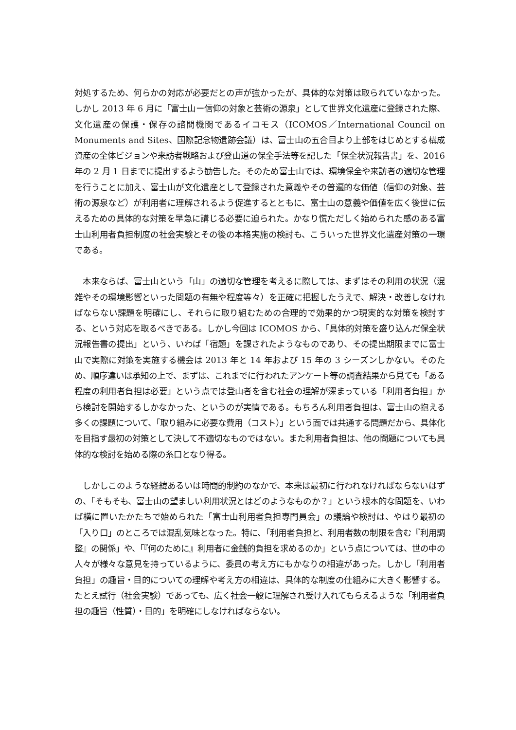対処するため、何らかの対応が必要だとの声が強かったが、具体的な対策は取られていなかった。しかし 2013 年 6 月に「富士山ー信仰の対象と芸術の源泉」として世界文化遺産に登録された際、文化遺産の保護・保存の諮問機関であるイコモス（ICOMOS／International Council on Monuments and Sites、国際記念物遺跡会議）は、富士山の五合目より上部をはじめとする構成資産の全体ビジョンや来訪者戦略および登山道の保全手法等を記した「保全状況報告書」を、2016 年の 2 月 1 日までに提出するよう勧告した。そのため富士山では、環境保全や来訪者の適切な管理を行うことに加え、富士山が文化遺産として登録された意義やその普遍的な価値（信仰の対象、芸術の源泉など）が利用者に理解されるよう促進するとともに、富士山の意義や価値を広く後世に伝えるための具体的な対策を早急に講じる必要に迫られた。かなり慌ただしく始められた感のある富士山利用者負担制度の社会実験とその後の本格実施の検討も、こういった世界文化遺産対策の一環である。
　本来ならば、富士山という「山」の適切な管理を考えるに際しては、まずはその利用の状況（混雑やその環境影響といった問題の有無や程度等々）を正確に把握したうえで、解決・改善しなければならない課題を明確にし、それらに取り組むための合理的で効果的かつ現実的な対策を検討する、という対応を取るべきである。しかし今回は ICOMOS から、「具体的対策を盛り込んだ保全状況報告書の提出」という、いわば「宿題」を課されたようなものであり、その提出期限までに富士山で実際に対策を実施する機会は 2013 年と 14 年および 15 年の 3 シーズンしかない。そのため、順序違いは承知の上で、まずは、これまでに行われたアンケート等の調査結果から見ても「ある程度の利用者負担は必要」という点では登山者を含む社会の理解が深まっている「利用者負担」から検討を開始するしかなかった、というのが実情である。もちろん利用者負担は、富士山の抱える多くの課題について、「取り組みに必要な費用（コスト）」という面では共通する問題だから、具体化を目指す最初の対策として決して不適切なものではない。また利用者負担は、他の問題についても具体的な検討を始める際の糸口となり得る。
　しかしこのような経緯あるいは時間的制約のなかで、本来は最初に行われなければならないはずの、「そもそも、富士山の望ましい利用状況とはどのようなものか？」という根本的な問題を、いわば横に置いたかたちで始められた「富士山利用者負担専門員会」の議論や検討は、やはり最初の「入り口」のところでは混乱気味となった。特に、「利用者負担と、利用者数の制限を含む『利用調整』の関係」や、「『何のために』利用者に金銭的負担を求めるのか」という点については、世の中の人々が様々な意見を持っているように、委員の考え方にもかなりの相違があった。しかし「利用者負担」の趣旨・目的についての理解や考え方の相違は、具体的な制度の仕組みに大きく影響する。たとえ試行（社会実験）であっても、広く社会一般に理解され受け入れてもらえるような「利用者負担の趣旨（性質）・目的」を明確にしなければならない。